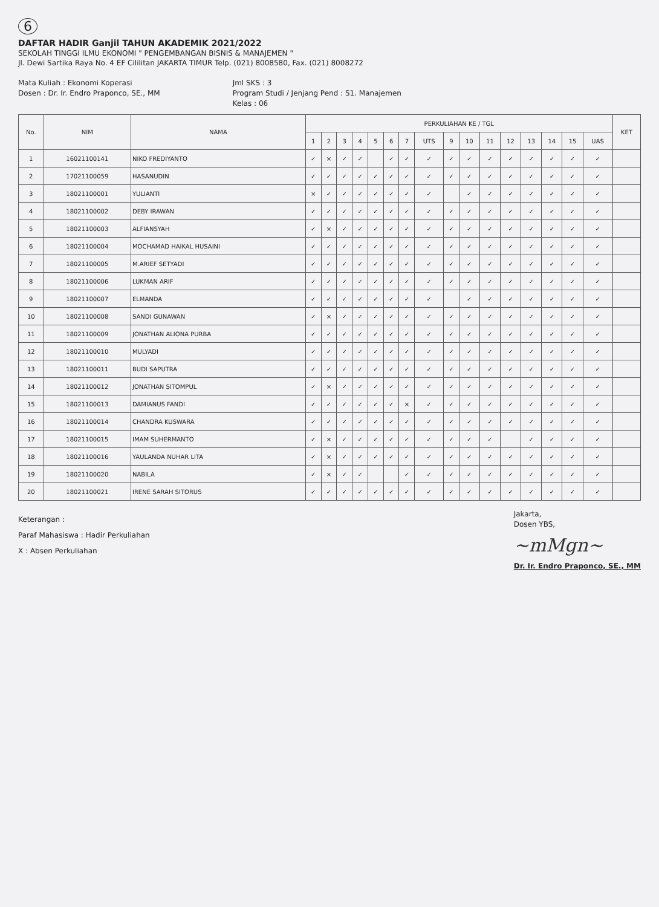6
DAFTAR HADIR Ganjil TAHUN AKADEMIK 2021/2022
SEKOLAH TINGGI ILMU EKONOMI " PENGEMBANGAN BISNIS & MANAJEMEN "
Jl. Dewi Sartika Raya No. 4 EF Cililitan JAKARTA TIMUR Telp. (021) 8008580, Fax. (021) 8008272
Mata Kuliah : Ekonomi Koperasi
Dosen : Dr. Ir. Endro Praponco, SE., MM
Jml SKS : 3
Program Studi / Jenjang Pend : S1. Manajemen
Kelas : 06
| No. | NIM | NAMA | PERKULIAHAN KE / TGL | | | | | | | | | | | | | | | | KET |
| --- | --- | --- | --- | --- | --- | --- | --- | --- | --- | --- | --- | --- | --- | --- | --- | --- | --- | --- | --- |
| | | | 1 | 2 | 3 | 4 | 5 | 6 | 7 | UTS | 9 | 10 | 11 | 12 | 13 | 14 | 15 | UAS | |
| 1 | 16021100141 | NIKO FREDIYANTO | ✓ | × | ✓ | ✓ | | ✓ | ✓ | ✓ | ✓ | ✓ | ✓ | ✓ | ✓ | ✓ | ✓ | ✓ | |
| 2 | 17021100059 | HASANUDIN | ✓ | ✓ | ✓ | ✓ | ✓ | ✓ | ✓ | ✓ | ✓ | ✓ | ✓ | ✓ | ✓ | ✓ | ✓ | ✓ | |
| 3 | 18021100001 | YULIANTI | × | ✓ | ✓ | ✓ | ✓ | ✓ | ✓ | ✓ | | ✓ | ✓ | ✓ | ✓ | ✓ | ✓ | ✓ | |
| 4 | 18021100002 | DEBY IRAWAN | ✓ | ✓ | ✓ | ✓ | ✓ | ✓ | ✓ | ✓ | ✓ | ✓ | ✓ | ✓ | ✓ | ✓ | ✓ | ✓ | |
| 5 | 18021100003 | ALFIANSYAH | ✓ | × | ✓ | ✓ | ✓ | ✓ | ✓ | ✓ | ✓ | ✓ | ✓ | ✓ | ✓ | ✓ | ✓ | ✓ | |
| 6 | 18021100004 | MOCHAMAD HAIKAL HUSAINI | ✓ | ✓ | ✓ | ✓ | ✓ | ✓ | ✓ | ✓ | ✓ | ✓ | ✓ | ✓ | ✓ | ✓ | ✓ | ✓ | |
| 7 | 18021100005 | M.ARIEF SETYADI | ✓ | ✓ | ✓ | ✓ | ✓ | ✓ | ✓ | ✓ | ✓ | ✓ | ✓ | ✓ | ✓ | ✓ | ✓ | ✓ | |
| 8 | 18021100006 | LUKMAN ARIF | ✓ | ✓ | ✓ | ✓ | ✓ | ✓ | ✓ | ✓ | ✓ | ✓ | ✓ | ✓ | ✓ | ✓ | ✓ | ✓ | |
| 9 | 18021100007 | ELMANDA | ✓ | ✓ | ✓ | ✓ | ✓ | ✓ | ✓ | ✓ | | ✓ | ✓ | ✓ | ✓ | ✓ | ✓ | ✓ | |
| 10 | 18021100008 | SANDI GUNAWAN | ✓ | × | ✓ | ✓ | ✓ | ✓ | ✓ | ✓ | ✓ | ✓ | ✓ | ✓ | ✓ | ✓ | ✓ | ✓ | |
| 11 | 18021100009 | JONATHAN ALIONA PURBA | ✓ | ✓ | ✓ | ✓ | ✓ | ✓ | ✓ | ✓ | ✓ | ✓ | ✓ | ✓ | ✓ | ✓ | ✓ | ✓ | |
| 12 | 18021100010 | MULYADI | ✓ | ✓ | ✓ | ✓ | ✓ | ✓ | ✓ | ✓ | ✓ | ✓ | ✓ | ✓ | ✓ | ✓ | ✓ | ✓ | |
| 13 | 18021100011 | BUDI SAPUTRA | ✓ | ✓ | ✓ | ✓ | ✓ | ✓ | ✓ | ✓ | ✓ | ✓ | ✓ | ✓ | ✓ | ✓ | ✓ | ✓ | |
| 14 | 18021100012 | JONATHAN SITOMPUL | ✓ | × | ✓ | ✓ | ✓ | ✓ | ✓ | ✓ | ✓ | ✓ | ✓ | ✓ | ✓ | ✓ | ✓ | ✓ | |
| 15 | 18021100013 | DAMIANUS FANDI | ✓ | ✓ | ✓ | ✓ | ✓ | ✓ | × | ✓ | ✓ | ✓ | ✓ | ✓ | ✓ | ✓ | ✓ | ✓ | |
| 16 | 18021100014 | CHANDRA KUSWARA | ✓ | ✓ | ✓ | ✓ | ✓ | ✓ | ✓ | ✓ | ✓ | ✓ | ✓ | ✓ | ✓ | ✓ | ✓ | ✓ | |
| 17 | 18021100015 | IMAM SUHERMANTO | ✓ | × | ✓ | ✓ | ✓ | ✓ | ✓ | ✓ | ✓ | ✓ | ✓ | | ✓ | ✓ | ✓ | ✓ | |
| 18 | 18021100016 | YAULANDA NUHAR LITA | ✓ | × | ✓ | ✓ | ✓ | ✓ | ✓ | ✓ | ✓ | ✓ | ✓ | ✓ | ✓ | ✓ | ✓ | ✓ | |
| 19 | 18021100020 | NABILA | ✓ | × | ✓ | ✓ | | | ✓ | ✓ | ✓ | ✓ | ✓ | ✓ | ✓ | ✓ | ✓ | ✓ | |
| 20 | 18021100021 | IRENE SARAH SITORUS | ✓ | ✓ | ✓ | ✓ | ✓ | ✓ | ✓ | ✓ | ✓ | ✓ | ✓ | ✓ | ✓ | ✓ | ✓ | ✓ | |
Keterangan :
Paraf Mahasiswa : Hadir Perkuliahan
X : Absen Perkuliahan
Jakarta,
Dosen YBS,
~mMgn~
Dr. Ir. Endro Praponco, SE., MM